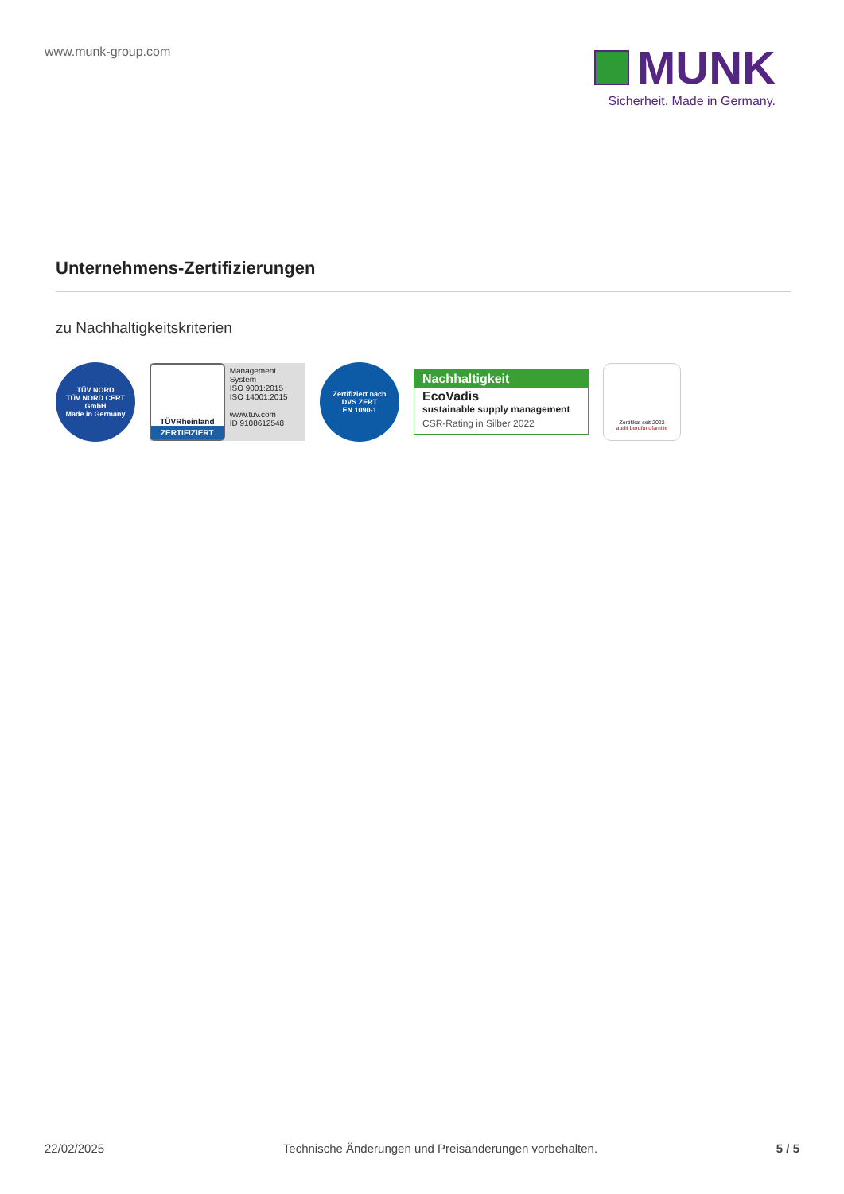www.munk-group.com
MUNK
Sicherheit. Made in Germany.
Unternehmens-Zertifizierungen
zu Nachhaltigkeitskriterien
TÜV NORD
TÜV NORD CERT GmbH
Made in Germany
TÜVRheinland
ZERTIFIZIERT
Management System
ISO 9001:2015
ISO 14001:2015
www.tuv.com
ID 9108612548
Zertifiziert nach
DVS ZERT
EN 1090-1
Nachhaltigkeit
EcoVadis
sustainable supply management
CSR-Rating in Silber 2022
Zertifikat seit 2022
audit berufundfamilie
22/02/2025 Technische Änderungen und Preisänderungen vorbehalten. 5 / 5